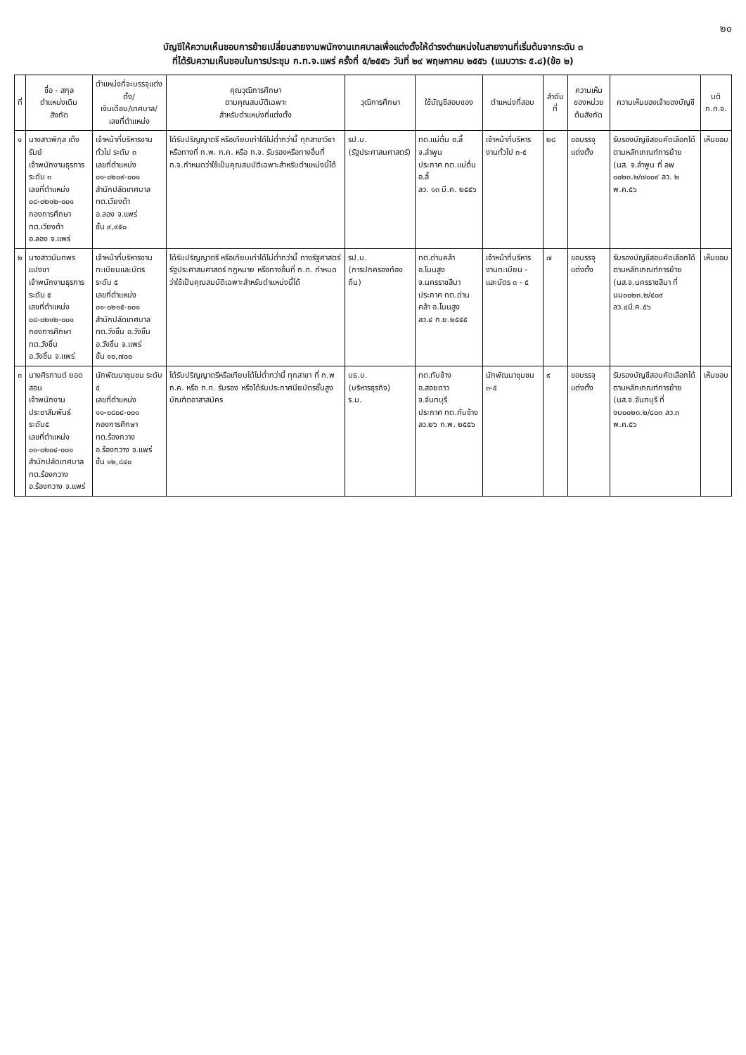๒๐
บัญชีให้ความเห็นชอบการย้ายเปลี่ยนสายงานพนักงานเทศบาลเพื่อแต่งตั้งให้ดำรงตำแหน่งในสายงานที่เริ่มต้นจากระดับ ๓
ที่ได้รับความเห็นชอบในการประชุม ก.ท.จ.แพร่ ครั้งที่ ๕/๒๕๕๖ วันที่ ๒๙ พฤษภาคม ๒๕๕๖ (แนบวาระ ๕.๘)(ข้อ ๒)
| ที่ | ชื่อ - สกุล ตำแหน่งเดิม สังกัด | ตำแหน่งที่จะบรรจุแต่งตั้ง/ เงินเดือน/เทศบาล/ เลขที่ตำแหน่ง | คุณวุฒิการศึกษา ตามคุณสมบัติเฉพาะ สำหรับตำแหน่งที่แต่งตั้ง | วุฒิการศึกษา | ใช้บัญชีสอบของ | ตำแหน่งที่สอบ | ลำดับที่ | ความเห็นของหน่วยต้นสังกัด | ความเห็นของเจ้าของบัญชี | มติ ก.ท.จ. |
| --- | --- | --- | --- | --- | --- | --- | --- | --- | --- | --- |
| ๑ | นางสาวพิกุล เต็งรัมย์ เจ้าพนักงานธุรการ ระดับ ๓ เลขที่ตำแหน่ง ๐๘-๐๒๑๒-๐๐๑ กองการศึกษา ทต.เวียงต้า อ.ลอง จ.แพร่ | เจ้าหน้าที่บริหารงานทั่วไป ระดับ ๓ เลขที่ตำแหน่ง ๐๑-๐๒๐๙-๐๐๑ สำนักปลัดเทศบาล ทต.เวียงต้า อ.ลอง จ.แพร่ ขั้น ๙,๙๕๐ | ได้รับปริญญาตรี หรือเทียบเท่าได้ไม่ต่ำกว่านี้ ทุกสาขาวิชาหรือทางที่ ก.พ. ก.ค. หรือ ก.จ. รับรองหรือทางอื่นที่ ก.จ.กำหนดว่าใช้เป็นคุณสมบัติเฉพาะสำหรับตำแหน่งนี้ได้ | รป.บ. (รัฐประศาสนศาสตร์) | ทต.แม่ตื่น อ.ลี้ จ.ลำพูน ประกาศ ทต.แม่ตื่น อ.ลี้ ลว. ๑๓ มี.ค. ๒๕๕๖ | เจ้าหน้าที่บริหารงานทั่วไป ๓-๕ | ๒๘ | ขอบรรจุแต่งตั้ง | รับรองบัญชีสอบคัดเลือกได้ตามหลักเกณฑ์การย้าย (นส. จ.ลำพูน ที่ ลพ ๐๐๒๓.๒/๗๐๐๙ ลว. ๒ พ.ค.๕๖ | เห็นชอบ |
| ๒ | นางสาวนันทพร แปงขา เจ้าพนักงานธุรการ ระดับ ๕ เลขที่ตำแหน่ง ๐๘-๐๒๑๒-๐๐๑ กองการศึกษา ทต.วังชิ้น อ.วังชิ้น จ.แพร่ | เจ้าหน้าที่บริหารงานทะเบียนและบัตร ระดับ ๕ เลขที่ตำแหน่ง ๐๑-๐๒๑๕-๐๐๑ สำนักปลัดเทศบาล ทต.วังชิ้น อ.วังชิ้น อ.วังชิ้น จ.แพร่ ขั้น ๑๐,๗๐๐ | ได้รับปริญญาตรี หรือเทียบเท่าได้ไม่ต่ำกว่านี้ ทางรัฐศาสตร์ รัฐประศาสนศาสตร์ กฎหมาย หรือทางอื่นที่ ก.ท. กำหนดว่าใช้เป็นคุณสมบัติเฉพาะสำหรับตำแหน่งนี้ได้ | รป.บ. (การปกครองท้องถิ่น) | ทต.ด่านคล้า อ.โนนสูง จ.นครราชสีมา ประกาศ ทต.ด่านคล้า อ.โนนสูง ลว.๔ ก.ย.๒๕๕๕ | เจ้าหน้าที่บริหารงานทะเบียน - และบัตร ๓ - ๕ | ๗ | ขอบรรจุแต่งตั้ง | รับรองบัญชีสอบคัดเลือกได้ตามหลักเกณฑ์การย้าย (นส.จ.นครราชสีมา ที่ นม๐๐๒๓.๒/๔๐๙ ลว.๔มี.ค.๕๖ | เห็นชอบ |
| ๓ | นางศิรกานต์ ยอดสอน เจ้าพนักงานประชาสัมพันธ์ ระดับ๕ เลขที่ตำแหน่ง ๐๑-๐๒๐๔-๐๐๑ สำนักปลัดเทศบาล ทต.ร้องกวาง อ.ร้องกวาง จ.แพร่ | นักพัฒนาชุมชน ระดับ ๕ เลขที่ตำแหน่ง ๑๑-๐๘๐๔-๐๐๑ กองการศึกษา ทต.ร้องกวาง อ.ร้องกวาง จ.แพร่ ขั้น ๑๒,๘๔๐ | ได้รับปริญญาตรีหรือเทียบได้ไม่ต่ำกว่านี้ ทุกสาขา ที่ ก.พ ก.ค. หรือ ก.ท. รับรอง หรือได้รับประกาศนียบัตรชั้นสูงบัณฑิตอาสาสมัคร | บธ.บ. (บริหารธุรกิจ) ร.ม. | ทต.ทับช้าง อ.สอยดาว จ.จันทบุรี ประกาศ ทต.ทับช้าง ลว.๒๖ ก.พ. ๒๕๕๖ | นักพัฒนาชุมชน ๓-๕ | ๙ | ขอบรรจุแต่งตั้ง | รับรองบัญชีสอบคัดเลือกได้ตามหลักเกณฑ์การย้าย (นส.จ.จันทบุรี ที่ จบ๐๐๒๓.๒/๔๐๓ ลว.๓ พ.ค.๕๖ | เห็นชอบ |